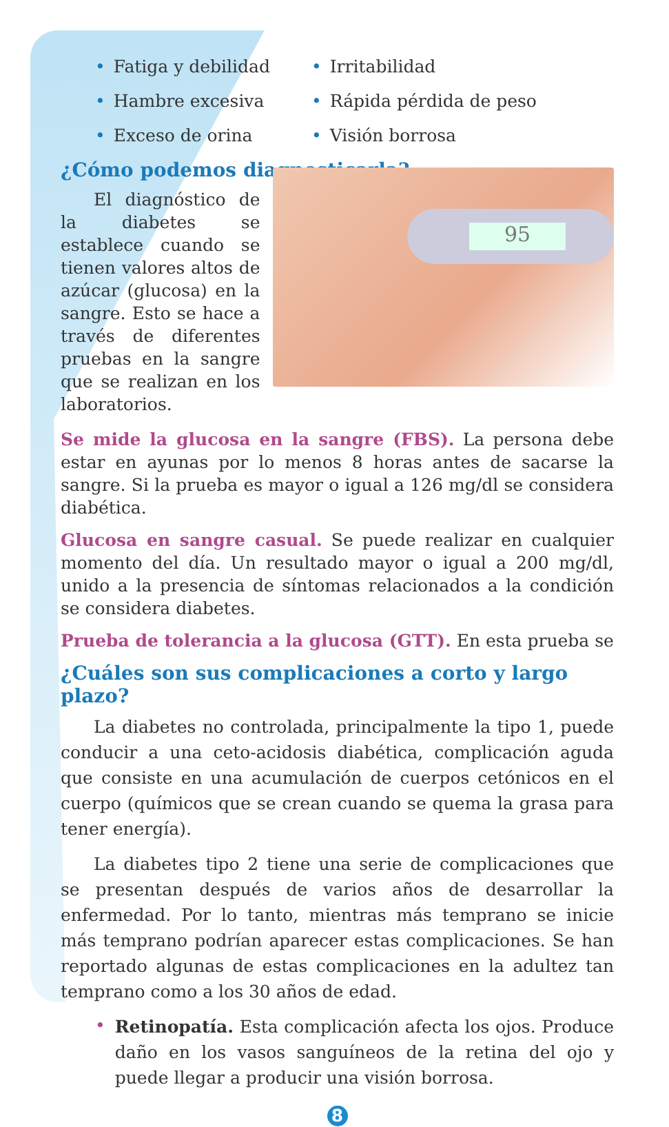• Fatiga y debilidad
• Hambre excesiva
• Exceso de orina
• Irritabilidad
• Rápida pérdida de peso
• Visión borrosa
¿Cómo podemos diagnosticarla?
El diagnóstico de la diabetes se establece cuando se tienen valores altos de azúcar (glucosa) en la sangre. Esto se hace a través de diferentes pruebas en la sangre que se realizan en los laboratorios.
95
Se mide la glucosa en la sangre (FBS). La persona debe estar en ayunas por lo menos 8 horas antes de sacarse la sangre. Si la prueba es mayor o igual a 126 mg/dl se considera diabética.
Glucosa en sangre casual. Se puede realizar en cualquier momento del día. Un resultado mayor o igual a 200 mg/dl, unido a la presencia de síntomas relacionados a la condición se considera diabetes.
Prueba de tolerancia a la glucosa (GTT). En esta prueba se
¿Cuáles son sus complicaciones a corto y largo plazo?
La diabetes no controlada, principalmente la tipo 1, puede conducir a una ceto-acidosis diabética, complicación aguda que consiste en una acumulación de cuerpos cetónicos en el cuerpo (químicos que se crean cuando se quema la grasa para tener energía).
La diabetes tipo 2 tiene una serie de complicaciones que se presentan después de varios años de desarrollar la enfermedad. Por lo tanto, mientras más temprano se inicie más temprano podrían aparecer estas complicaciones. Se han reportado algunas de estas complicaciones en la adultez tan temprano como a los 30 años de edad.
•
Retinopatía. Esta complicación afecta los ojos. Produce daño en los vasos sanguíneos de la retina del ojo y puede llegar a producir una visión borrosa.
8